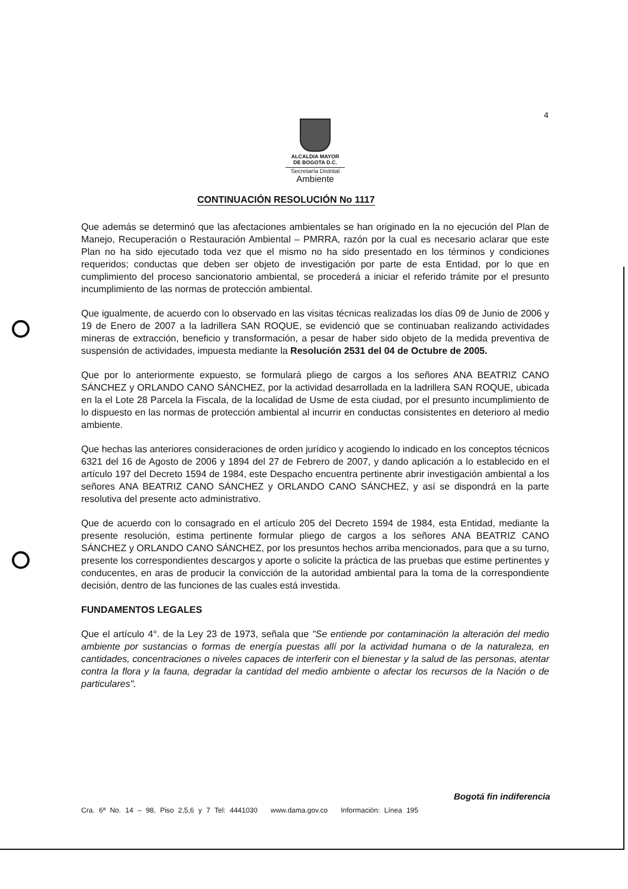4
ALCALDIA MAYOR
DE BOGOTA D.C.
Secretaría Distrital
Ambiente
CONTINUACIÓN RESOLUCIÓN No 1117
Que además se determinó que las afectaciones ambientales se han originado en la no ejecución del Plan de Manejo, Recuperación o Restauración Ambiental – PMRRA, razón por la cual es necesario aclarar que este Plan no ha sido ejecutado toda vez que el mismo no ha sido presentado en los términos y condiciones requeridos; conductas que deben ser objeto de investigación por parte de esta Entidad, por lo que en cumplimiento del proceso sancionatorio ambiental, se procederá a iniciar el referido trámite por el presunto incumplimiento de las normas de protección ambiental.
Que igualmente, de acuerdo con lo observado en las visitas técnicas realizadas los días 09 de Junio de 2006 y 19 de Enero de 2007 a la ladrillera SAN ROQUE, se evidenció que se continuaban realizando actividades mineras de extracción, beneficio y transformación, a pesar de haber sido objeto de la medida preventiva de suspensión de actividades, impuesta mediante la Resolución 2531 del 04 de Octubre de 2005.
Que por lo anteriormente expuesto, se formulará pliego de cargos a los señores ANA BEATRIZ CANO SÁNCHEZ y ORLANDO CANO SÁNCHEZ, por la actividad desarrollada en la ladrillera SAN ROQUE, ubicada en la el Lote 28 Parcela la Fiscala, de la localidad de Usme de esta ciudad, por el presunto incumplimiento de lo dispuesto en las normas de protección ambiental al incurrir en conductas consistentes en deterioro al medio ambiente.
Que hechas las anteriores consideraciones de orden jurídico y acogiendo lo indicado en los conceptos técnicos 6321 del 16 de Agosto de 2006 y 1894 del 27 de Febrero de 2007, y dando aplicación a lo establecido en el artículo 197 del Decreto 1594 de 1984, este Despacho encuentra pertinente abrir investigación ambiental a los señores ANA BEATRIZ CANO SÁNCHEZ y ORLANDO CANO SÁNCHEZ, y así se dispondrá en la parte resolutiva del presente acto administrativo.
Que de acuerdo con lo consagrado en el artículo 205 del Decreto 1594 de 1984, esta Entidad, mediante la presente resolución, estima pertinente formular pliego de cargos a los señores ANA BEATRIZ CANO SÁNCHEZ y ORLANDO CANO SÁNCHEZ, por los presuntos hechos arriba mencionados, para que a su turno, presente los correspondientes descargos y aporte o solicite la práctica de las pruebas que estime pertinentes y conducentes, en aras de producir la convicción de la autoridad ambiental para la toma de la correspondiente decisión, dentro de las funciones de las cuales está investida.
FUNDAMENTOS LEGALES
Que el artículo 4°. de la Ley 23 de 1973, señala que "Se entiende por contaminación la alteración del medio ambiente por sustancias o formas de energía puestas allí por la actividad humana o de la naturaleza, en cantidades, concentraciones o niveles capaces de interferir con el bienestar y la salud de las personas, atentar contra la flora y la fauna, degradar la cantidad del medio ambiente o afectar los recursos de la Nación o de particulares".
Bogotá fin indiferencia
Cra. 6ª No. 14 – 98, Piso 2,5,6 y 7 Tel: 4441030 www.dama.gov.co Información: Línea 195